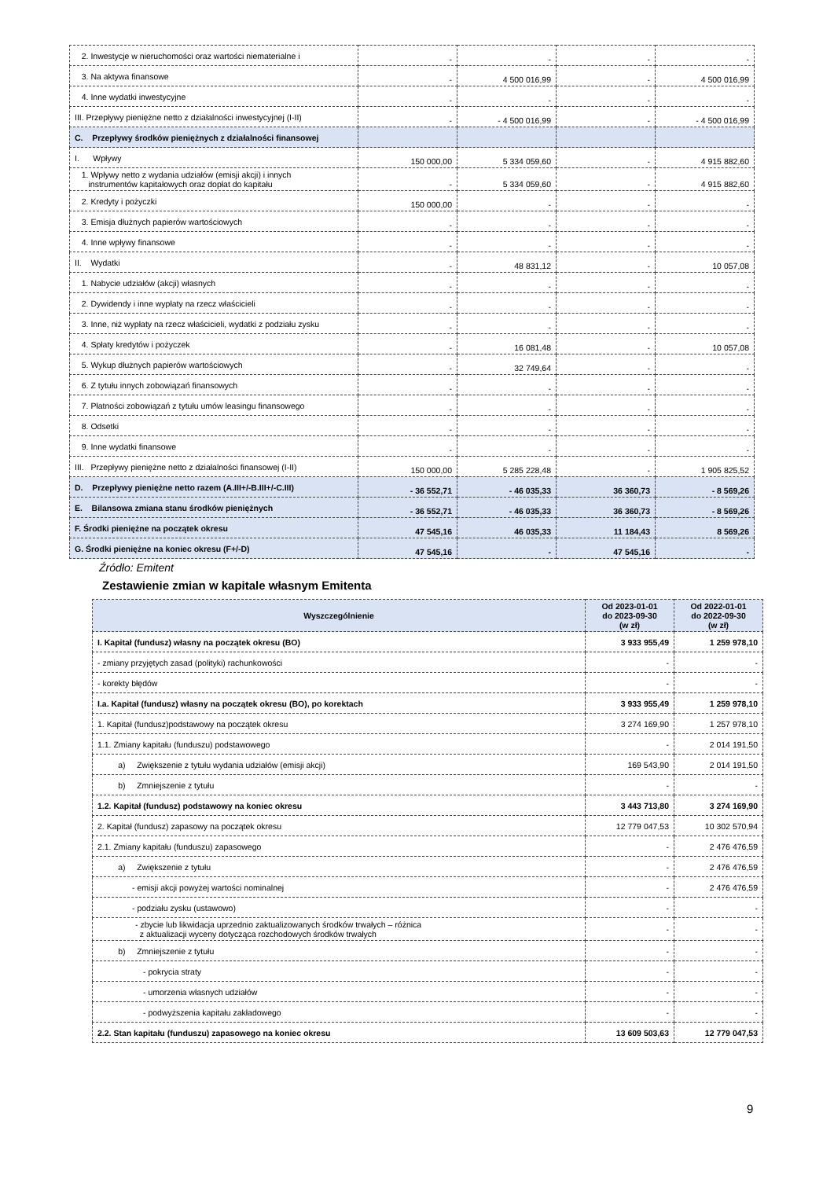| 2. Inwestycje w nieruchomości oraz wartości niematerialne i | - | - | - | - |
| 3. Na aktywa finansowe | - | 4 500 016,99 | - | 4 500 016,99 |
| 4. Inne wydatki inwestycyjne | - | - | - | - |
| III. Przepływy pieniężne netto z działalności inwestycyjnej (I-II) | - | - 4 500 016,99 | - | - 4 500 016,99 |
| C. Przepływy środków pieniężnych z działalności finansowej | | | | |
| I. Wpływy | 150 000,00 | 5 334 059,60 | - | 4 915 882,60 |
| 1. Wpływy netto z wydania udziałów (emisji akcji) i innych instrumentów kapitałowych oraz dopłat do kapitału | - | 5 334 059,60 | - | 4 915 882,60 |
| 2. Kredyty i pożyczki | 150 000,00 | - | - | - |
| 3. Emisja dłużnych papierów wartościowych | - | - | - | - |
| 4. Inne wpływy finansowe | - | - | - | - |
| II. Wydatki | - | 48 831,12 | - | 10 057,08 |
| 1. Nabycie udziałów (akcji) własnych | - | - | - | - |
| 2. Dywidendy i inne wypłaty na rzecz właścicieli | - | - | - | - |
| 3. Inne, niż wypłaty na rzecz właścicieli, wydatki z podziału zysku | - | - | - | - |
| 4. Spłaty kredytów i pożyczek | - | 16 081,48 | - | 10 057,08 |
| 5. Wykup dłużnych papierów wartościowych | - | 32 749,64 | - | - |
| 6. Z tytułu innych zobowiązań finansowych | - | - | - | - |
| 7. Płatności zobowiązań z tytułu umów leasingu finansowego | - | - | - | - |
| 8. Odsetki | - | - | - | - |
| 9. Inne wydatki finansowe | - | - | - | - |
| III. Przepływy pieniężne netto z działalności finansowej (I-II) | 150 000,00 | 5 285 228,48 | - | 1 905 825,52 |
| D. Przepływy pieniężne netto razem (A.III+/-B.III+/-C.III) | - 36 552,71 | - 46 035,33 | 36 360,73 | - 8 569,26 |
| E. Bilansowa zmiana stanu środków pieniężnych | - 36 552,71 | - 46 035,33 | 36 360,73 | - 8 569,26 |
| F. Środki pieniężne na początek okresu | 47 545,16 | 46 035,33 | 11 184,43 | 8 569,26 |
| G. Środki pieniężne na koniec okresu (F+/-D) | 47 545,16 | - | 47 545,16 | - |
Źródło: Emitent
Zestawienie zmian w kapitale własnym Emitenta
| Wyszczególnienie | Od 2023-01-01 do 2023-09-30 (w zł) | Od 2022-01-01 do 2022-09-30 (w zł) |
| --- | --- | --- |
| I. Kapitał (fundusz) własny na początek okresu (BO) | 3 933 955,49 | 1 259 978,10 |
| - zmiany przyjętych zasad (polityki) rachunkowości | - | - |
| - korekty błędów | - | - |
| I.a. Kapitał (fundusz) własny na początek okresu (BO), po korektach | 3 933 955,49 | 1 259 978,10 |
| 1. Kapitał (fundusz)podstawowy na początek okresu | 3 274 169,90 | 1 257 978,10 |
| 1.1. Zmiany kapitału (funduszu) podstawowego | - | 2 014 191,50 |
| a) Zwiększenie z tytułu wydania udziałów (emisji akcji) | 169 543,90 | 2 014 191,50 |
| b) Zmniejszenie z tytułu | - | - |
| 1.2. Kapitał (fundusz) podstawowy na koniec okresu | 3 443 713,80 | 3 274 169,90 |
| 2. Kapitał (fundusz) zapasowy na początek okresu | 12 779 047,53 | 10 302 570,94 |
| 2.1. Zmiany kapitału (funduszu) zapasowego | - | 2 476 476,59 |
| a) Zwiększenie z tytułu | - | 2 476 476,59 |
| - emisji akcji powyżej wartości nominalnej | - | 2 476 476,59 |
| - podziału zysku (ustawowo) | - | - |
| - zbycie lub likwidacja uprzednio zaktualizowanych środków trwałych – różnica z aktualizacji wyceny dotycząca rozchodowych środków trwałych | - | - |
| b) Zmniejszenie z tytułu | - | - |
| - pokrycia straty | - | - |
| - umorzenia własnych udziałów | - | - |
| - podwyższenia kapitału zakładowego | - | - |
| 2.2. Stan kapitału (funduszu) zapasowego na koniec okresu | 13 609 503,63 | 12 779 047,53 |
9